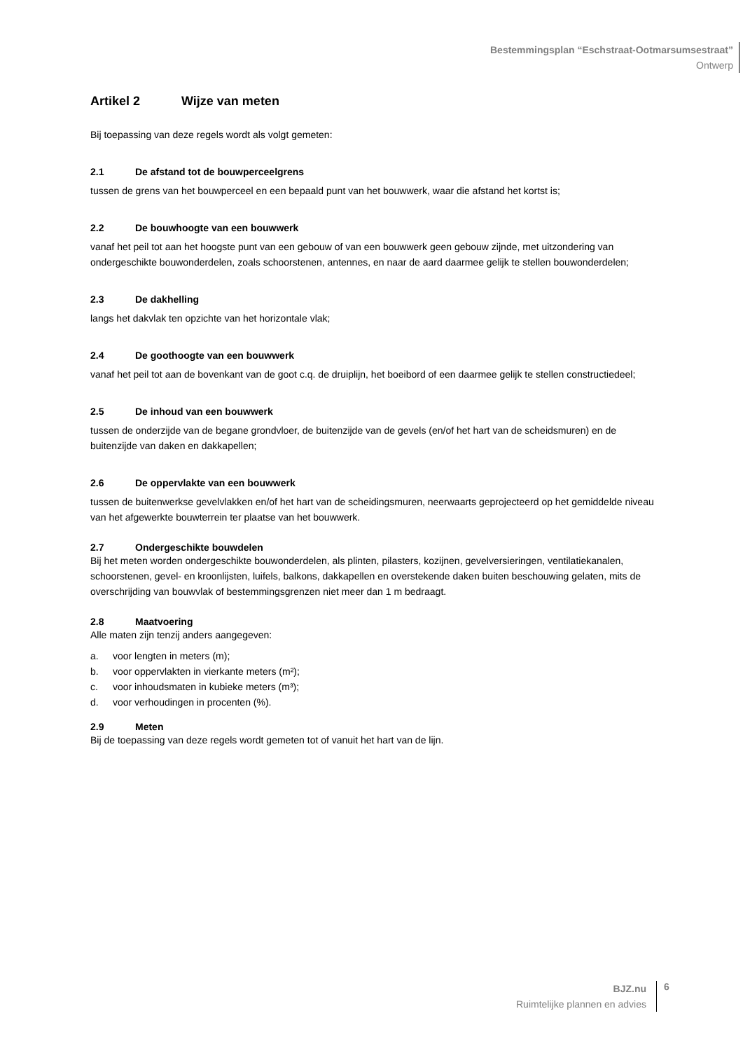Bestemmingsplan “Eschstraat-Ootmarsumsestraat”
Ontwerp
Artikel 2 Wijze van meten
Bij toepassing van deze regels wordt als volgt gemeten:
2.1 De afstand tot de bouwperceelgrens
tussen de grens van het bouwperceel en een bepaald punt van het bouwwerk, waar die afstand het kortst is;
2.2 De bouwhoogte van een bouwwerk
vanaf het peil tot aan het hoogste punt van een gebouw of van een bouwwerk geen gebouw zijnde, met uitzondering van ondergeschikte bouwonderdelen, zoals schoorstenen, antennes, en naar de aard daarmee gelijk te stellen bouwonderdelen;
2.3 De dakhelling
langs het dakvlak ten opzichte van het horizontale vlak;
2.4 De goothoogte van een bouwwerk
vanaf het peil tot aan de bovenkant van de goot c.q. de druiplijn, het boeibord of een daarmee gelijk te stellen constructiedeel;
2.5 De inhoud van een bouwwerk
tussen de onderzijde van de begane grondvloer, de buitenzijde van de gevels (en/of het hart van de scheidsmuren) en de buitenzijde van daken en dakkapellen;
2.6 De oppervlakte van een bouwwerk
tussen de buitenwerkse gevelvlakken en/of het hart van de scheidingsmuren, neerwaarts geprojecteerd op het gemiddelde niveau van het afgewerkte bouwterrein ter plaatse van het bouwwerk.
2.7 Ondergeschikte bouwdelen
Bij het meten worden ondergeschikte bouwonderdelen, als plinten, pilasters, kozijnen, gevelversieringen, ventilatiekanalen, schoorstenen, gevel- en kroonlijsten, luifels, balkons, dakkapellen en overstekende daken buiten beschouwing gelaten, mits de overschrijding van bouwvlak of bestemmingsgrenzen niet meer dan 1 m bedraagt.
2.8 Maatvoering
Alle maten zijn tenzij anders aangegeven:
a. voor lengten in meters (m);
b. voor oppervlakten in vierkante meters (m²);
c. voor inhoudsmaten in kubieke meters (m³);
d. voor verhoudingen in procenten (%).
2.9 Meten
Bij de toepassing van deze regels wordt gemeten tot of vanuit het hart van de lijn.
BJZ.nu
Ruimtelijke plannen en advies
6